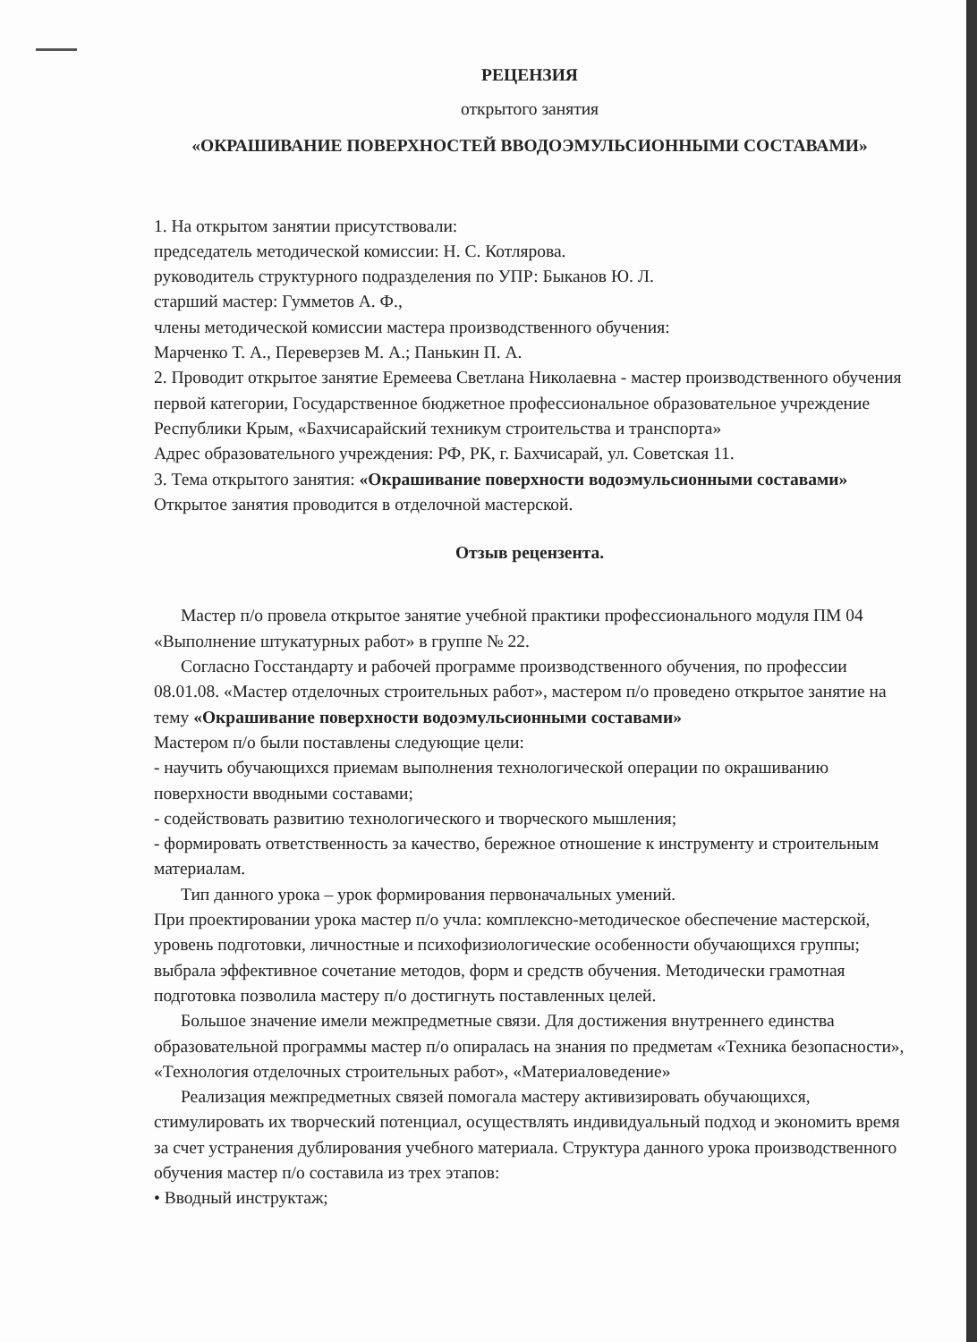РЕЦЕНЗИЯ
открытого занятия
«ОКРАШИВАНИЕ ПОВЕРХНОСТЕЙ ВВОДОЭМУЛЬСИОННЫМИ СОСТАВАМИ»
1. На открытом занятии присутствовали:
председатель методической комиссии: Н. С. Котлярова.
руководитель структурного подразделения по УПР: Быканов Ю. Л.
старший мастер: Гумметов А. Ф.,
члены методической комиссии мастера производственного обучения:
Марченко Т. А., Переверзев М. А.; Панькин П. А.
2. Проводит открытое занятие Еремеева Светлана Николаевна - мастер производственного обучения первой категории, Государственное бюджетное профессиональное образовательное учреждение Республики Крым, «Бахчисарайский техникум строительства и транспорта»
Адрес образовательного учреждения: РФ, РК, г. Бахчисарай, ул. Советская 11.
3. Тема открытого занятия: «Окрашивание поверхности водоэмульсионными составами» Открытое занятия проводится в отделочной мастерской.
Отзыв рецензента.
Мастер п/о провела открытое занятие учебной практики профессионального модуля ПМ 04 «Выполнение штукатурных работ» в группе № 22.
Согласно Госстандарту и рабочей программе производственного обучения, по профессии 08.01.08. «Мастер отделочных строительных работ», мастером п/о проведено открытое занятие на тему «Окрашивание поверхности водоэмульсионными составами»
Мастером п/о были поставлены следующие цели:
- научить обучающихся приемам выполнения технологической операции по окрашиванию поверхности вводными составами;
- содействовать развитию технологического и творческого мышления;
- формировать ответственность за качество, бережное отношение к инструменту и строительным материалам.
Тип данного урока – урок формирования первоначальных умений.
При проектировании урока мастер п/о учла: комплексно-методическое обеспечение мастерской, уровень подготовки, личностные и психофизиологические особенности обучающихся группы; выбрала эффективное сочетание методов, форм и средств обучения. Методически грамотная подготовка позволила мастеру п/о достигнуть поставленных целей.
Большое значение имели межпредметные связи. Для достижения внутреннего единства образовательной программы мастер п/о опиралась на знания по предметам «Техника безопасности», «Технология отделочных строительных работ», «Материаловедение»
Реализация межпредметных связей помогала мастеру активизировать обучающихся, стимулировать их творческий потенциал, осуществлять индивидуальный подход и экономить время за счет устранения дублирования учебного материала. Структура данного урока производственного обучения мастер п/о составила из трех этапов:
• Вводный инструктаж;